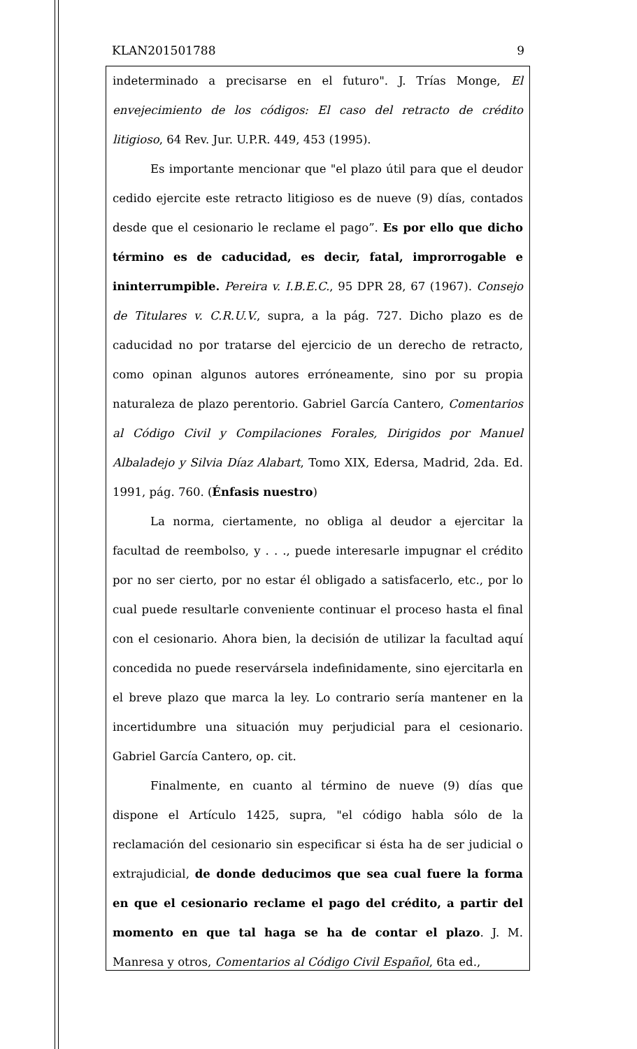KLAN201501788 9
indeterminado a precisarse en el futuro". J. Trías Monge, El envejecimiento de los códigos: El caso del retracto de crédito litigioso, 64 Rev. Jur. U.P.R. 449, 453 (1995).
Es importante mencionar que "el plazo útil para que el deudor cedido ejercite este retracto litigioso es de nueve (9) días, contados desde que el cesionario le reclame el pago”. Es por ello que dicho término es de caducidad, es decir, fatal, improrrogable e ininterrumpible. Pereira v. I.B.E.C., 95 DPR 28, 67 (1967). Consejo de Titulares v. C.R.U.V., supra, a la pág. 727. Dicho plazo es de caducidad no por tratarse del ejercicio de un derecho de retracto, como opinan algunos autores erróneamente, sino por su propia naturaleza de plazo perentorio. Gabriel García Cantero, Comentarios al Código Civil y Compilaciones Forales, Dirigidos por Manuel Albaladejo y Silvia Díaz Alabart, Tomo XIX, Edersa, Madrid, 2da. Ed. 1991, pág. 760. (Énfasis nuestro)
La norma, ciertamente, no obliga al deudor a ejercitar la facultad de reembolso, y . . ., puede interesarle impugnar el crédito por no ser cierto, por no estar él obligado a satisfacerlo, etc., por lo cual puede resultarle conveniente continuar el proceso hasta el final con el cesionario. Ahora bien, la decisión de utilizar la facultad aquí concedida no puede reservársela indefinidamente, sino ejercitarla en el breve plazo que marca la ley. Lo contrario sería mantener en la incertidumbre una situación muy perjudicial para el cesionario. Gabriel García Cantero, op. cit.
Finalmente, en cuanto al término de nueve (9) días que dispone el Artículo 1425, supra, "el código habla sólo de la reclamación del cesionario sin especificar si ésta ha de ser judicial o extrajudicial, de donde deducimos que sea cual fuere la forma en que el cesionario reclame el pago del crédito, a partir del momento en que tal haga se ha de contar el plazo. J. M. Manresa y otros, Comentarios al Código Civil Español, 6ta ed.,